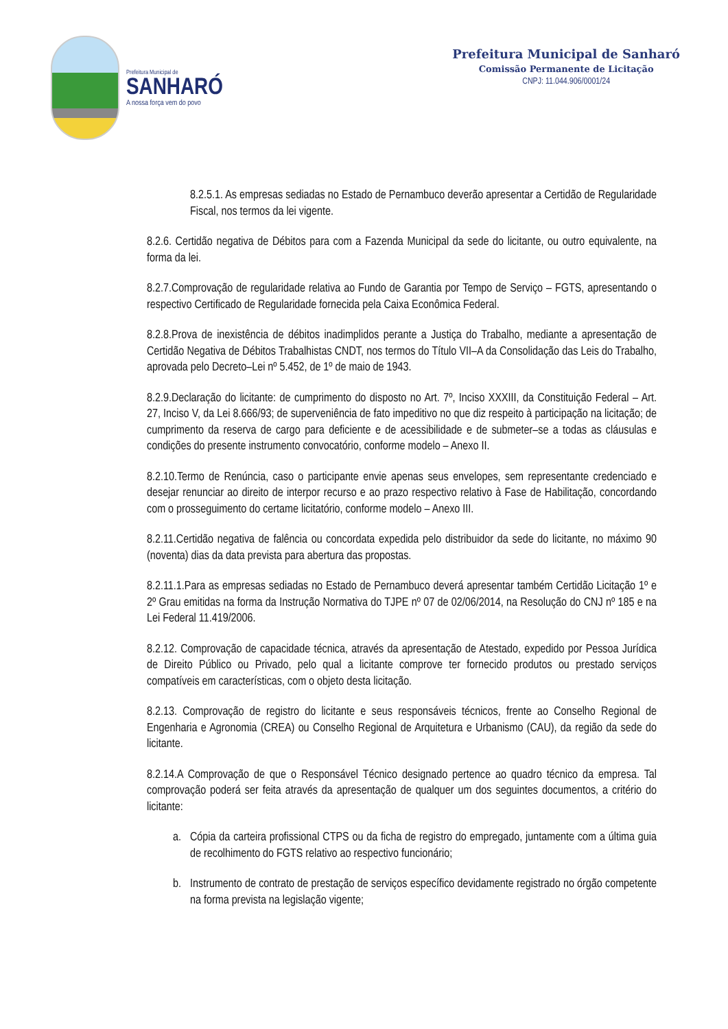Prefeitura Municipal de
SANHARÓ
A nossa força vem do povo
Prefeitura Municipal de Sanharó
Comissão Permanente de Licitação
CNPJ: 11.044.906/0001/24
8.2.5.1. As empresas sediadas no Estado de Pernambuco deverão apresentar a Certidão de Regularidade Fiscal, nos termos da lei vigente.
8.2.6. Certidão negativa de Débitos para com a Fazenda Municipal da sede do licitante, ou outro equivalente, na forma da lei.
8.2.7.Comprovação de regularidade relativa ao Fundo de Garantia por Tempo de Serviço – FGTS, apresentando o respectivo Certificado de Regularidade fornecida pela Caixa Econômica Federal.
8.2.8.Prova de inexistência de débitos inadimplidos perante a Justiça do Trabalho, mediante a apresentação de Certidão Negativa de Débitos Trabalhistas CNDT, nos termos do Título VII–A da Consolidação das Leis do Trabalho, aprovada pelo Decreto–Lei nº 5.452, de 1º de maio de 1943.
8.2.9.Declaração do licitante: de cumprimento do disposto no Art. 7º, Inciso XXXIII, da Constituição Federal – Art. 27, Inciso V, da Lei 8.666/93; de superveniência de fato impeditivo no que diz respeito à participação na licitação; de cumprimento da reserva de cargo para deficiente e de acessibilidade e de submeter–se a todas as cláusulas e condições do presente instrumento convocatório, conforme modelo – Anexo II.
8.2.10.Termo de Renúncia, caso o participante envie apenas seus envelopes, sem representante credenciado e desejar renunciar ao direito de interpor recurso e ao prazo respectivo relativo à Fase de Habilitação, concordando com o prosseguimento do certame licitatório, conforme modelo – Anexo III.
8.2.11.Certidão negativa de falência ou concordata expedida pelo distribuidor da sede do licitante, no máximo 90 (noventa) dias da data prevista para abertura das propostas.
8.2.11.1.Para as empresas sediadas no Estado de Pernambuco deverá apresentar também Certidão Licitação 1º e 2º Grau emitidas na forma da Instrução Normativa do TJPE nº 07 de 02/06/2014, na Resolução do CNJ nº 185 e na Lei Federal 11.419/2006.
8.2.12. Comprovação de capacidade técnica, através da apresentação de Atestado, expedido por Pessoa Jurídica de Direito Público ou Privado, pelo qual a licitante comprove ter fornecido produtos ou prestado serviços compatíveis em características, com o objeto desta licitação.
8.2.13. Comprovação de registro do licitante e seus responsáveis técnicos, frente ao Conselho Regional de Engenharia e Agronomia (CREA) ou Conselho Regional de Arquitetura e Urbanismo (CAU), da região da sede do licitante.
8.2.14.A Comprovação de que o Responsável Técnico designado pertence ao quadro técnico da empresa. Tal comprovação poderá ser feita através da apresentação de qualquer um dos seguintes documentos, a critério do licitante:
a. Cópia da carteira profissional CTPS ou da ficha de registro do empregado, juntamente com a última guia de recolhimento do FGTS relativo ao respectivo funcionário;
b. Instrumento de contrato de prestação de serviços específico devidamente registrado no órgão competente na forma prevista na legislação vigente;